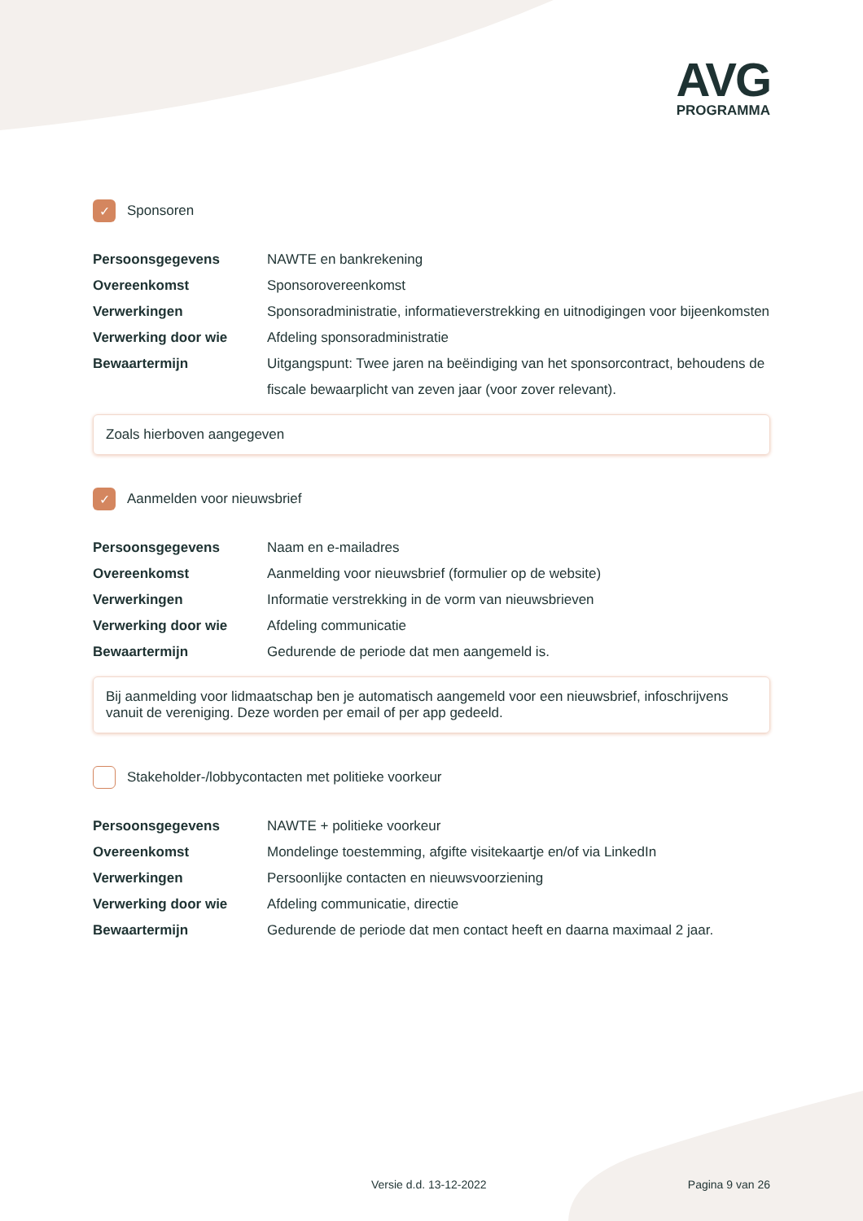AVG
PROGRAMMA
✓ Sponsoren
| Persoonsgegevens | NAWTE en bankrekening |
| Overeenkomst | Sponsorovereenkomst |
| Verwerkingen | Sponsoradministratie, informatieverstrekking en uitnodigingen voor bijeenkomsten |
| Verwerking door wie | Afdeling sponsoradministratie |
| Bewaartermijn | Uitgangspunt: Twee jaren na beëindiging van het sponsorcontract, behoudens de fiscale bewaarplicht van zeven jaar (voor zover relevant). |
Zoals hierboven aangegeven
✓ Aanmelden voor nieuwsbrief
| Persoonsgegevens | Naam en e-mailadres |
| Overeenkomst | Aanmelding voor nieuwsbrief (formulier op de website) |
| Verwerkingen | Informatie verstrekking in de vorm van nieuwsbrieven |
| Verwerking door wie | Afdeling communicatie |
| Bewaartermijn | Gedurende de periode dat men aangemeld is. |
Bij aanmelding voor lidmaatschap ben je automatisch aangemeld voor een nieuwsbrief, infoschrijvens vanuit de vereniging. Deze worden per email of per app gedeeld.
Stakeholder-/lobbycontacten met politieke voorkeur
| Persoonsgegevens | NAWTE + politieke voorkeur |
| Overeenkomst | Mondelinge toestemming, afgifte visitekaartje en/of via LinkedIn |
| Verwerkingen | Persoonlijke contacten en nieuwsvoorziening |
| Verwerking door wie | Afdeling communicatie, directie |
| Bewaartermijn | Gedurende de periode dat men contact heeft en daarna maximaal 2 jaar. |
Versie d.d. 13-12-2022 Pagina 9 van 26